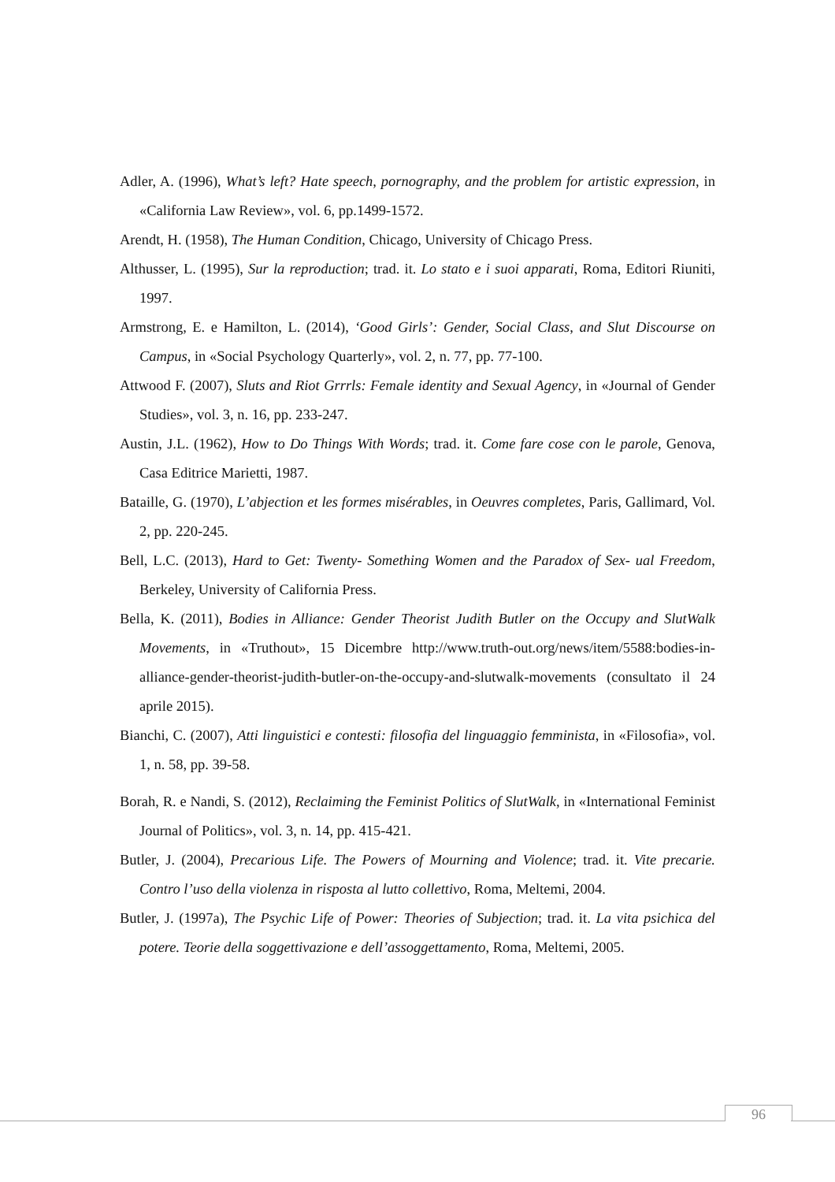Adler, A. (1996), What’s left? Hate speech, pornography, and the problem for artistic expression, in «California Law Review», vol. 6, pp.1499-1572.
Arendt, H. (1958), The Human Condition, Chicago, University of Chicago Press.
Althusser, L. (1995), Sur la reproduction; trad. it. Lo stato e i suoi apparati, Roma, Editori Riuniti, 1997.
Armstrong, E. e Hamilton, L. (2014), ‘Good Girls’: Gender, Social Class, and Slut Discourse on Campus, in «Social Psychology Quarterly», vol. 2, n. 77, pp. 77-100.
Attwood F. (2007), Sluts and Riot Grrrls: Female identity and Sexual Agency, in «Journal of Gender Studies», vol. 3, n. 16, pp. 233-247.
Austin, J.L. (1962), How to Do Things With Words; trad. it. Come fare cose con le parole, Genova, Casa Editrice Marietti, 1987.
Bataille, G. (1970), L’abjection et les formes misérables, in Oeuvres completes, Paris, Gallimard, Vol. 2, pp. 220-245.
Bell, L.C. (2013), Hard to Get: Twenty- Something Women and the Paradox of Sex- ual Freedom, Berkeley, University of California Press.
Bella, K. (2011), Bodies in Alliance: Gender Theorist Judith Butler on the Occupy and SlutWalk Movements, in «Truthout», 15 Dicembre http://www.truth-out.org/news/item/5588:bodies-in-alliance-gender-theorist-judith-butler-on-the-occupy-and-slutwalk-movements (consultato il 24 aprile 2015).
Bianchi, C. (2007), Atti linguistici e contesti: filosofia del linguaggio femminista, in «Filosofia», vol. 1, n. 58, pp. 39-58.
Borah, R. e Nandi, S. (2012), Reclaiming the Feminist Politics of SlutWalk, in «International Feminist Journal of Politics», vol. 3, n. 14, pp. 415-421.
Butler, J. (2004), Precarious Life. The Powers of Mourning and Violence; trad. it. Vite precarie. Contro l’uso della violenza in risposta al lutto collettivo, Roma, Meltemi, 2004.
Butler, J. (1997a), The Psychic Life of Power: Theories of Subjection; trad. it. La vita psichica del potere. Teorie della soggettivazione e dell’assoggettamento, Roma, Meltemi, 2005.
96